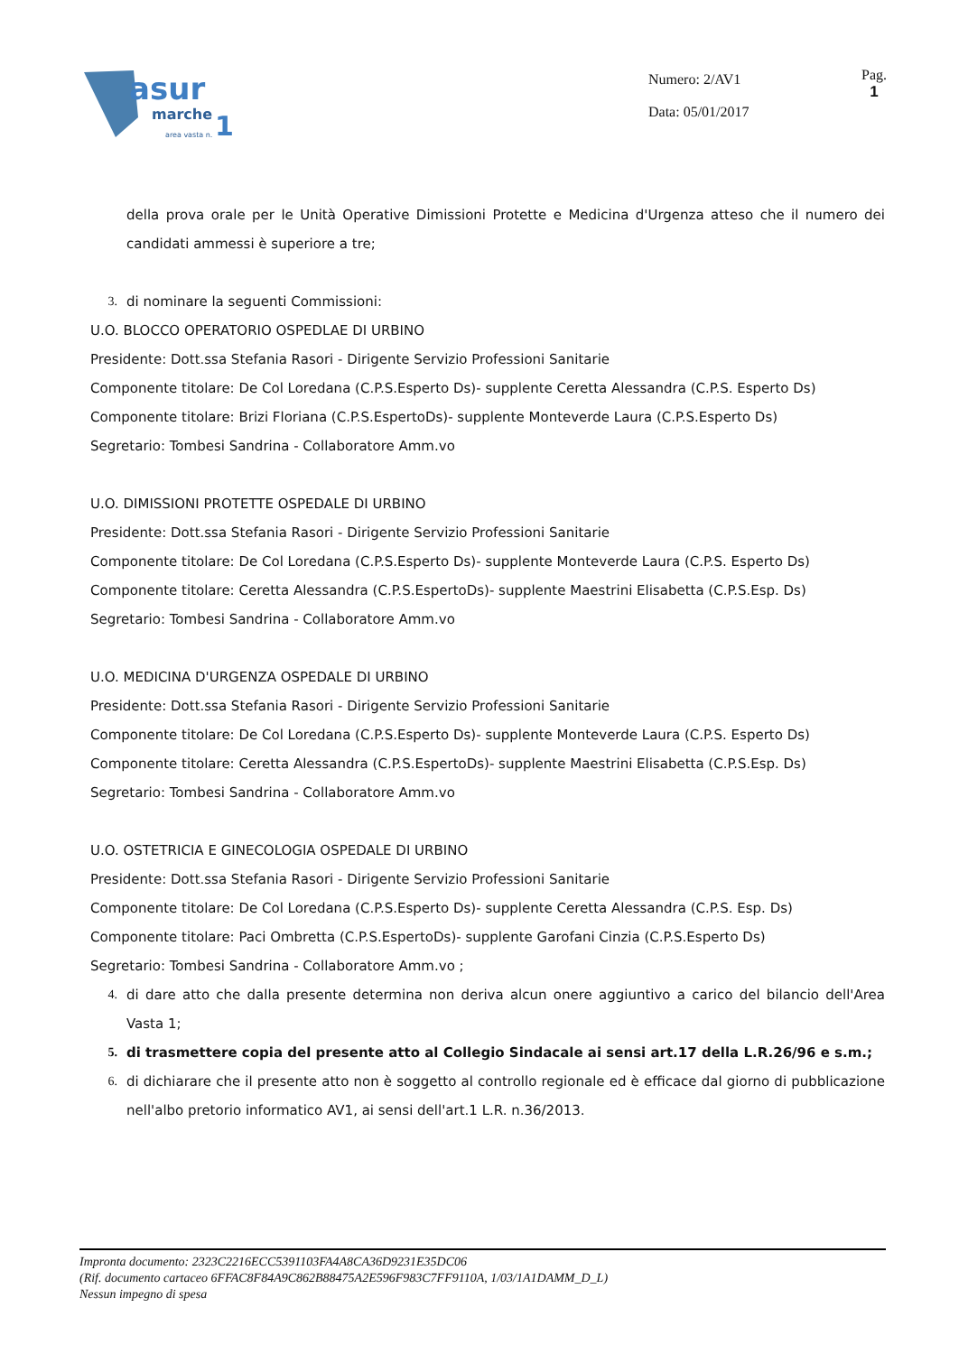asur
marche
1
area vasta n.
Numero: 2/AV1
Data: 05/01/2017
Pag.
1
della prova orale per le Unità Operative Dimissioni Protette e Medicina d'Urgenza atteso che il numero dei candidati ammessi è superiore a tre;
3. di nominare la seguenti Commissioni:
U.O. BLOCCO OPERATORIO OSPEDLAE DI URBINO
Presidente: Dott.ssa Stefania Rasori - Dirigente Servizio Professioni Sanitarie
Componente titolare: De Col Loredana (C.P.S.Esperto Ds)- supplente Ceretta Alessandra (C.P.S. Esperto Ds)
Componente titolare: Brizi Floriana (C.P.S.EspertoDs)- supplente Monteverde Laura (C.P.S.Esperto Ds)
Segretario: Tombesi Sandrina - Collaboratore Amm.vo
U.O. DIMISSIONI PROTETTE OSPEDALE DI URBINO
Presidente: Dott.ssa Stefania Rasori - Dirigente Servizio Professioni Sanitarie
Componente titolare: De Col Loredana (C.P.S.Esperto Ds)- supplente Monteverde Laura (C.P.S. Esperto Ds)
Componente titolare: Ceretta Alessandra (C.P.S.EspertoDs)- supplente Maestrini Elisabetta (C.P.S.Esp. Ds)
Segretario: Tombesi Sandrina - Collaboratore Amm.vo
U.O. MEDICINA D'URGENZA OSPEDALE DI URBINO
Presidente: Dott.ssa Stefania Rasori - Dirigente Servizio Professioni Sanitarie
Componente titolare: De Col Loredana (C.P.S.Esperto Ds)- supplente Monteverde Laura (C.P.S. Esperto Ds)
Componente titolare: Ceretta Alessandra (C.P.S.EspertoDs)- supplente Maestrini Elisabetta (C.P.S.Esp. Ds)
Segretario: Tombesi Sandrina - Collaboratore Amm.vo
U.O. OSTETRICIA E GINECOLOGIA OSPEDALE DI URBINO
Presidente: Dott.ssa Stefania Rasori - Dirigente Servizio Professioni Sanitarie
Componente titolare: De Col Loredana (C.P.S.Esperto Ds)- supplente Ceretta Alessandra (C.P.S. Esp. Ds)
Componente titolare: Paci Ombretta (C.P.S.EspertoDs)- supplente Garofani Cinzia (C.P.S.Esperto Ds)
Segretario: Tombesi Sandrina - Collaboratore Amm.vo ;
4. di dare atto che dalla presente determina non deriva alcun onere aggiuntivo a carico del bilancio dell'Area Vasta 1;
5. di trasmettere copia del presente atto al Collegio Sindacale ai sensi art.17 della L.R.26/96 e s.m.;
6. di dichiarare che il presente atto non è soggetto al controllo regionale ed è efficace dal giorno di pubblicazione nell'albo pretorio informatico AV1, ai sensi dell'art.1 L.R. n.36/2013.
Impronta documento: 2323C2216ECC5391103FA4A8CA36D9231E35DC06
(Rif. documento cartaceo 6FFAC8F84A9C862B88475A2E596F983C7FF9110A, 1/03/1A1DAMM_D_L)
Nessun impegno di spesa